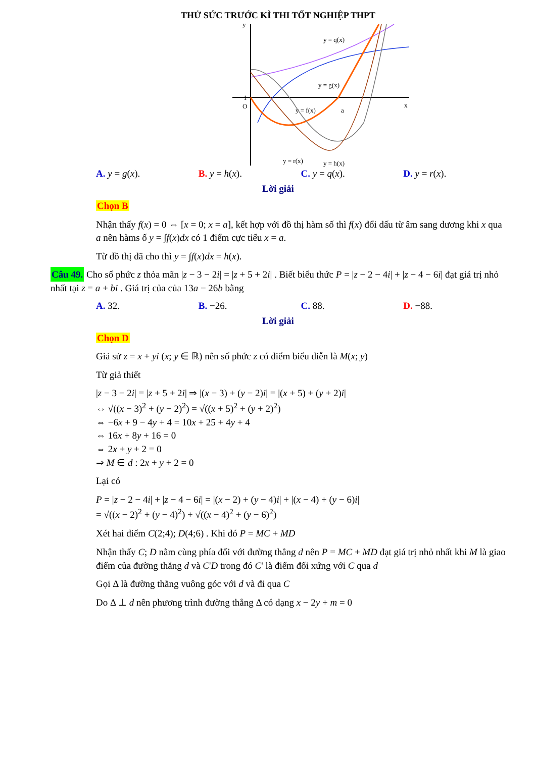THỬ SỨC TRƯỚC KÌ THI TỐT NGHIỆP THPT
y
1
O
x
y = q(x)
y = g(x)
y = f(x)
a
y = r(x)
y = h(x)
A. y = g(x). B. y = h(x). C. y = q(x). D. y = r(x).
Lời giải
Chọn B
Nhận thấy f(x) = 0 ⇔ [x = 0; x = a], kết hợp với đồ thị hàm số thì f(x) đổi dấu từ âm sang dương khi x qua a nên hàms ố y = ∫f(x)dx có 1 điểm cực tiểu x = a.
Từ đồ thị đã cho thì y = ∫f(x)dx = h(x).
Câu 49. Cho số phức z thỏa mãn |z − 3 − 2i| = |z + 5 + 2i| . Biết biểu thức P = |z − 2 − 4i| + |z − 4 − 6i| đạt giá trị nhỏ nhất tại z = a + bi . Giá trị của của 13a − 26b bằng
A. 32. B. −26. C. 88. D. −88.
Lời giải
Chọn D
Giả sử z = x + yi (x; y ∈ ℝ) nên số phức z có điểm biểu diễn là M(x; y)
Từ giả thiết
|z − 3 − 2i| = |z + 5 + 2i| ⇒ |(x − 3) + (y − 2)i| = |(x + 5) + (y + 2)i|
⇔ √((x − 3)<sup>2</sup> + (y − 2)<sup>2</sup>) = √((x + 5)<sup>2</sup> + (y + 2)<sup>2</sup>)
⇔ −6x + 9 − 4y + 4 = 10x + 25 + 4y + 4
⇔ 16x + 8y + 16 = 0
⇔ 2x + y + 2 = 0
⇒ M ∈ d : 2x + y + 2 = 0
Lại có
P = |z − 2 − 4i| + |z − 4 − 6i| = |(x − 2) + (y − 4)i| + |(x − 4) + (y − 6)i|
= √((x − 2)<sup>2</sup> + (y − 4)<sup>2</sup>) + √((x − 4)<sup>2</sup> + (y − 6)<sup>2</sup>)
Xét hai điểm C(2;4); D(4;6) . Khi đó P = MC + MD
Nhận thấy C; D nằm cùng phía đối với đường thẳng d nên P = MC + MD đạt giá trị nhỏ nhất khi M là giao điểm của đường thẳng d và C'D trong đó C' là điểm đối xứng với C qua d
Gọi Δ là đường thẳng vuông góc với d và đi qua C
Do Δ ⊥ d nên phương trình đường thẳng Δ có dạng x − 2y + m = 0